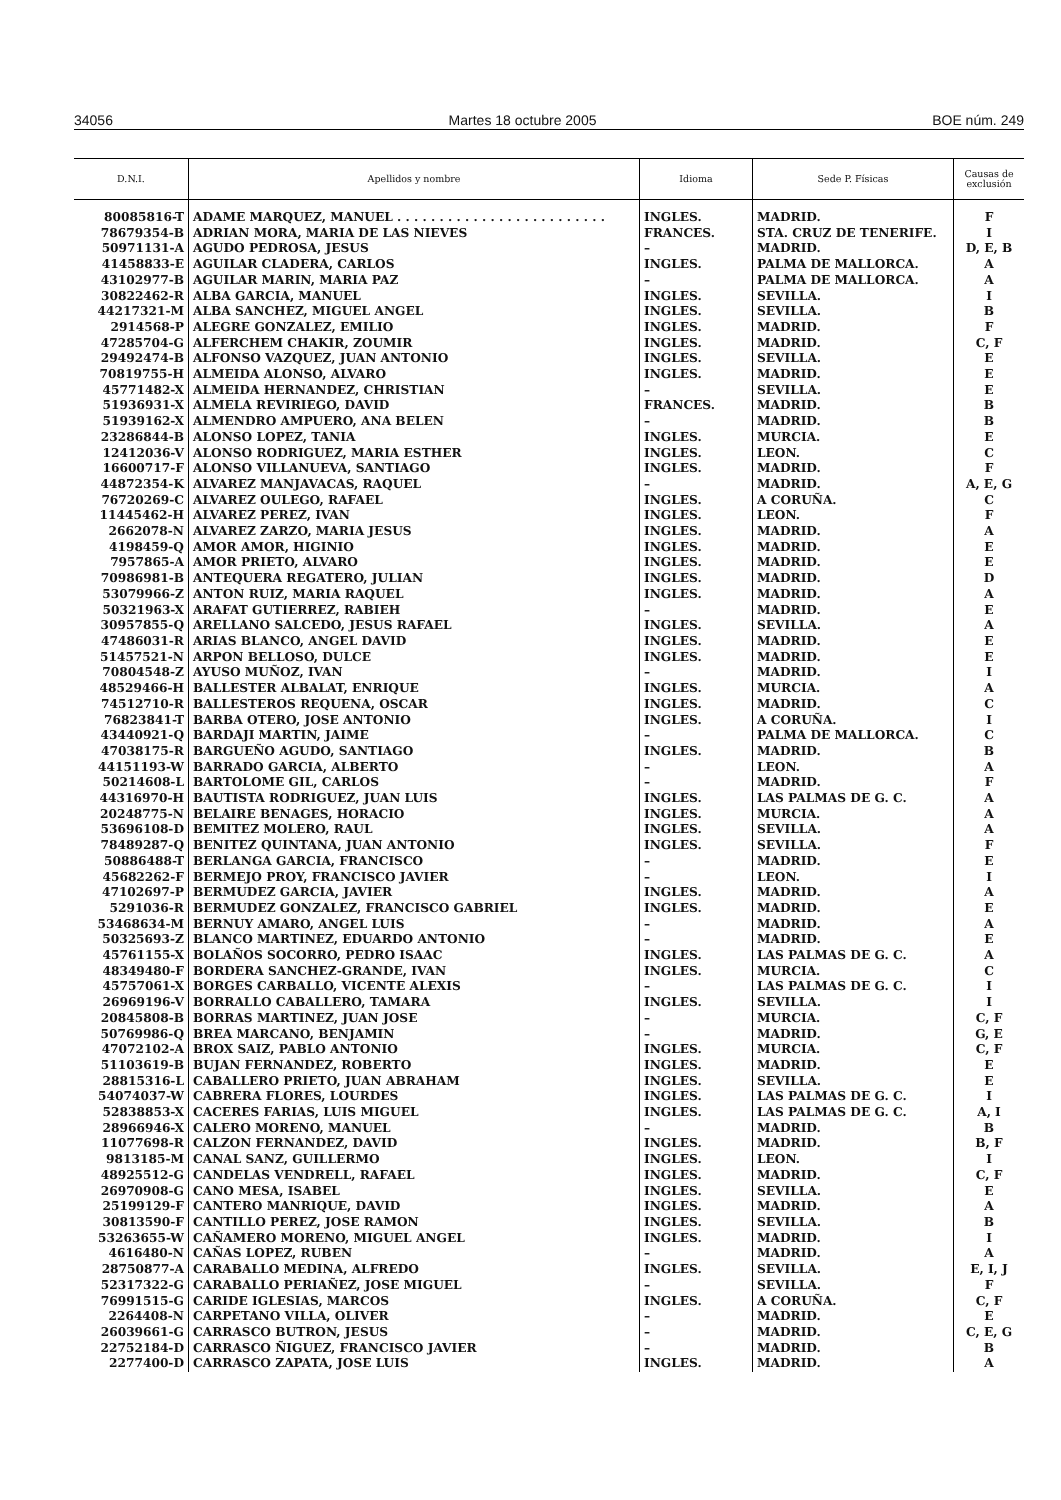34056 Martes 18 octubre 2005 BOE núm. 249
| D.N.I. | Apellidos y nombre | Idioma | Sede P. Físicas | Causas de exclusión |
| --- | --- | --- | --- | --- |
| 80085816-T | ADAME MARQUEZ, MANUEL . . . . . . . . . . . . . . . . . . . . . . . . . | INGLES. | MADRID. | F |
| 78679354-B | ADRIAN MORA, MARIA DE LAS NIEVES | FRANCES. | STA. CRUZ DE TENERIFE. | I |
| 50971131-A | AGUDO PEDROSA, JESUS | – | MADRID. | D, E, B |
| 41458833-E | AGUILAR CLADERA, CARLOS | INGLES. | PALMA DE MALLORCA. | A |
| 43102977-B | AGUILAR MARIN, MARIA PAZ | – | PALMA DE MALLORCA. | A |
| 30822462-R | ALBA GARCIA, MANUEL | INGLES. | SEVILLA. | I |
| 44217321-M | ALBA SANCHEZ, MIGUEL ANGEL | INGLES. | SEVILLA. | B |
| 2914568-P | ALEGRE GONZALEZ, EMILIO | INGLES. | MADRID. | F |
| 47285704-G | ALFERCHEM CHAKIR, ZOUMIR | INGLES. | MADRID. | C, F |
| 29492474-B | ALFONSO VAZQUEZ, JUAN ANTONIO | INGLES. | SEVILLA. | E |
| 70819755-H | ALMEIDA ALONSO, ALVARO | INGLES. | MADRID. | E |
| 45771482-X | ALMEIDA HERNANDEZ, CHRISTIAN | – | SEVILLA. | E |
| 51936931-X | ALMELA REVIRIEGO, DAVID | FRANCES. | MADRID. | B |
| 51939162-X | ALMENDRO AMPUERO, ANA BELEN | – | MADRID. | B |
| 23286844-B | ALONSO LOPEZ, TANIA | INGLES. | MURCIA. | E |
| 12412036-V | ALONSO RODRIGUEZ, MARIA ESTHER | INGLES. | LEON. | C |
| 16600717-F | ALONSO VILLANUEVA, SANTIAGO | INGLES. | MADRID. | F |
| 44872354-K | ALVAREZ MANJAVACAS, RAQUEL | – | MADRID. | A, E, G |
| 76720269-C | ALVAREZ OULEGO, RAFAEL | INGLES. | A CORUÑA. | C |
| 11445462-H | ALVAREZ PEREZ, IVAN | INGLES. | LEON. | F |
| 2662078-N | ALVAREZ ZARZO, MARIA JESUS | INGLES. | MADRID. | A |
| 4198459-Q | AMOR AMOR, HIGINIO | INGLES. | MADRID. | E |
| 7957865-A | AMOR PRIETO, ALVARO | INGLES. | MADRID. | E |
| 70986981-B | ANTEQUERA REGATERO, JULIAN | INGLES. | MADRID. | D |
| 53079966-Z | ANTON RUIZ, MARIA RAQUEL | INGLES. | MADRID. | A |
| 50321963-X | ARAFAT GUTIERREZ, RABIEH | – | MADRID. | E |
| 30957855-Q | ARELLANO SALCEDO, JESUS RAFAEL | INGLES. | SEVILLA. | A |
| 47486031-R | ARIAS BLANCO, ANGEL DAVID | INGLES. | MADRID. | E |
| 51457521-N | ARPON BELLOSO, DULCE | INGLES. | MADRID. | E |
| 70804548-Z | AYUSO MUÑOZ, IVAN | – | MADRID. | I |
| 48529466-H | BALLESTER ALBALAT, ENRIQUE | INGLES. | MURCIA. | A |
| 74512710-R | BALLESTEROS REQUENA, OSCAR | INGLES. | MADRID. | C |
| 76823841-T | BARBA OTERO, JOSE ANTONIO | INGLES. | A CORUÑA. | I |
| 43440921-Q | BARDAJI MARTIN, JAIME | – | PALMA DE MALLORCA. | C |
| 47038175-R | BARGUEÑO AGUDO, SANTIAGO | INGLES. | MADRID. | B |
| 44151193-W | BARRADO GARCIA, ALBERTO | – | LEON. | A |
| 50214608-L | BARTOLOME GIL, CARLOS | – | MADRID. | F |
| 44316970-H | BAUTISTA RODRIGUEZ, JUAN LUIS | INGLES. | LAS PALMAS DE G. C. | A |
| 20248775-N | BELAIRE BENAGES, HORACIO | INGLES. | MURCIA. | A |
| 53696108-D | BEMITEZ MOLERO, RAUL | INGLES. | SEVILLA. | A |
| 78489287-Q | BENITEZ QUINTANA, JUAN ANTONIO | INGLES. | SEVILLA. | F |
| 50886488-T | BERLANGA GARCIA, FRANCISCO | – | MADRID. | E |
| 45682262-F | BERMEJO PROY, FRANCISCO JAVIER | – | LEON. | I |
| 47102697-P | BERMUDEZ GARCIA, JAVIER | INGLES. | MADRID. | A |
| 5291036-R | BERMUDEZ GONZALEZ, FRANCISCO GABRIEL | INGLES. | MADRID. | E |
| 53468634-M | BERNUY AMARO, ANGEL LUIS | – | MADRID. | A |
| 50325693-Z | BLANCO MARTINEZ, EDUARDO ANTONIO | – | MADRID. | E |
| 45761155-X | BOLAÑOS SOCORRO, PEDRO ISAAC | INGLES. | LAS PALMAS DE G. C. | A |
| 48349480-F | BORDERA SANCHEZ-GRANDE, IVAN | INGLES. | MURCIA. | C |
| 45757061-X | BORGES CARBALLO, VICENTE ALEXIS | – | LAS PALMAS DE G. C. | I |
| 26969196-V | BORRALLO CABALLERO, TAMARA | INGLES. | SEVILLA. | I |
| 20845808-B | BORRAS MARTINEZ, JUAN JOSE | – | MURCIA. | C, F |
| 50769986-Q | BREA MARCANO, BENJAMIN | – | MADRID. | G, E |
| 47072102-A | BROX SAIZ, PABLO ANTONIO | INGLES. | MURCIA. | C, F |
| 51103619-B | BUJAN FERNANDEZ, ROBERTO | INGLES. | MADRID. | E |
| 28815316-L | CABALLERO PRIETO, JUAN ABRAHAM | INGLES. | SEVILLA. | E |
| 54074037-W | CABRERA FLORES, LOURDES | INGLES. | LAS PALMAS DE G. C. | I |
| 52838853-X | CACERES FARIAS, LUIS MIGUEL | INGLES. | LAS PALMAS DE G. C. | A, I |
| 28966946-X | CALERO MORENO, MANUEL | – | MADRID. | B |
| 11077698-R | CALZON FERNANDEZ, DAVID | INGLES. | MADRID. | B, F |
| 9813185-M | CANAL SANZ, GUILLERMO | INGLES. | LEON. | I |
| 48925512-G | CANDELAS VENDRELL, RAFAEL | INGLES. | MADRID. | C, F |
| 26970908-G | CANO MESA, ISABEL | INGLES. | SEVILLA. | E |
| 25199129-F | CANTERO MANRIQUE, DAVID | INGLES. | MADRID. | A |
| 30813590-F | CANTILLO PEREZ, JOSE RAMON | INGLES. | SEVILLA. | B |
| 53263655-W | CAÑAMERO MORENO, MIGUEL ANGEL | INGLES. | MADRID. | I |
| 4616480-N | CAÑAS LOPEZ, RUBEN | – | MADRID. | A |
| 28750877-A | CARABALLO MEDINA, ALFREDO | INGLES. | SEVILLA. | E, I, J |
| 52317322-G | CARABALLO PERIAÑEZ, JOSE MIGUEL | – | SEVILLA. | F |
| 76991515-G | CARIDE IGLESIAS, MARCOS | INGLES. | A CORUÑA. | C, F |
| 2264408-N | CARPETANO VILLA, OLIVER | – | MADRID. | E |
| 26039661-G | CARRASCO BUTRON, JESUS | – | MADRID. | C, E, G |
| 22752184-D | CARRASCO ÑIGUEZ, FRANCISCO JAVIER | – | MADRID. | B |
| 2277400-D | CARRASCO ZAPATA, JOSE LUIS | INGLES. | MADRID. | A |